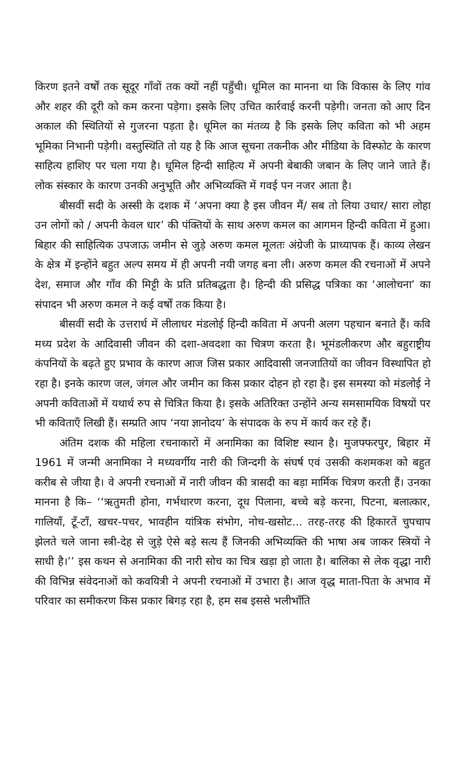किरण इतने वर्षों तक सूदूर गाँवों तक क्यों नहीं पहुँची। धूमिल का मानना था कि विकास के लिए गांव और शहर की दूरी को कम करना पड़ेगा। इसके लिए उचित कार्रवाई करनी पड़ेगी। जनता को आए दिन अकाल की स्थितियों से गुजरना पड़ता है। धूमिल का मंतव्य है कि इसके लिए कविता को भी अहम भूमिका निभानी पड़ेगी। वस्तुस्थिति तो यह है कि आज सूचना तकनीक और मीडिया के विस्फोट के कारण साहित्य हाशिए पर चला गया है। धूमिल हिन्दी साहित्य में अपनी बेबाकी जबान के लिए जाने जाते हैं। लोक संस्कार के कारण उनकी अनुभूति और अभिव्यक्ति में गवई पन नजर आता है।
बीसवीं सदी के अस्सी के दशक में ‘अपना क्या है इस जीवन मैं/ सब तो लिया उधार/ सारा लोहा उन लोगों को / अपनी केवल धार’ की पंक्तियों के साथ अरुण कमल का आगमन हिन्दी कविता में हुआ। बिहार की साहित्यिक उपजाऊ जमीन से जुड़े अरुण कमल मूलतः अंग्रेजी के प्राध्यापक हैं। काव्य लेखन के क्षेत्र में इन्होंने बहुत अल्प समय में ही अपनी नयी जगह बना ली। अरुण कमल की रचनाओं में अपने देश, समाज और गाँव की मिट्टी के प्रति प्रतिबद्धता है। हिन्दी की प्रसिद्ध पत्रिका का ‘आलोचना’ का संपादन भी अरुण कमल ने कई वर्षों तक किया है।
बीसवीं सदी के उत्तरार्ध में लीलाधर मंडलोई हिन्दी कविता में अपनी अलग पहचान बनाते हैं। कवि मध्य प्रदेश के आदिवासी जीवन की दशा-अवदशा का चित्रण करता है। भूमंडलीकरण और बहुराष्ट्रीय कंपनियों के बढ़ते हुए प्रभाव के कारण आज जिस प्रकार आदिवासी जनजातियों का जीवन विस्थापित हो रहा है। इनके कारण जल, जंगल और जमीन का किस प्रकार दोहन हो रहा है। इस समस्या को मंडलोई ने अपनी कविताओं में यथार्थ रुप से चित्रित किया है। इसके अतिरिक्त उन्होंने अन्य समसामयिक विषयों पर भी कविताएँ लिखी हैं। सम्प्रति आप ‘नया ज्ञानोदय’ के संपादक के रुप में कार्य कर रहे हैं।
अंतिम दशक की महिला रचनाकारों में अनामिका का विशिष्ट स्थान है। मुजफ्फरपुर, बिहार में 1961 में जन्मी अनामिका ने मध्यवर्गीय नारी की जिन्दगी के संघर्ष एवं उसकी कशमकश को बहुत करीब से जीया है। वे अपनी रचनाओं में नारी जीवन की त्रासदी का बड़ा मार्मिक चित्रण करती हैं। उनका मानना है कि– ‘‘ऋतुमती होना, गर्भधारण करना, दूध पिलाना, बच्चे बड़े करना, पिटना, बलात्कार, गालियाँ, टूँ-टाँ, खचर-पचर, भावहीन यांत्रिक संभोग, नोच-खसोट... तरह-तरह की हिकारतें चुपचाप झेलते चले जाना स्त्री-देह से जुड़े ऐसे बड़े सत्य हैं जिनकी अभिव्यक्ति की भाषा अब जाकर स्त्रियों ने साधी है।’’ इस कथन से अनामिका की नारी सोच का चित्र खड़ा हो जाता है। बालिका से लेक वृद्धा नारी की विभिन्न संवेदनाओं को कवयित्री ने अपनी रचनाओं में उभारा है। आज वृद्ध माता-पिता के अभाव में परिवार का समीकरण किस प्रकार बिगड़ रहा है, हम सब इससे भलीभाँति